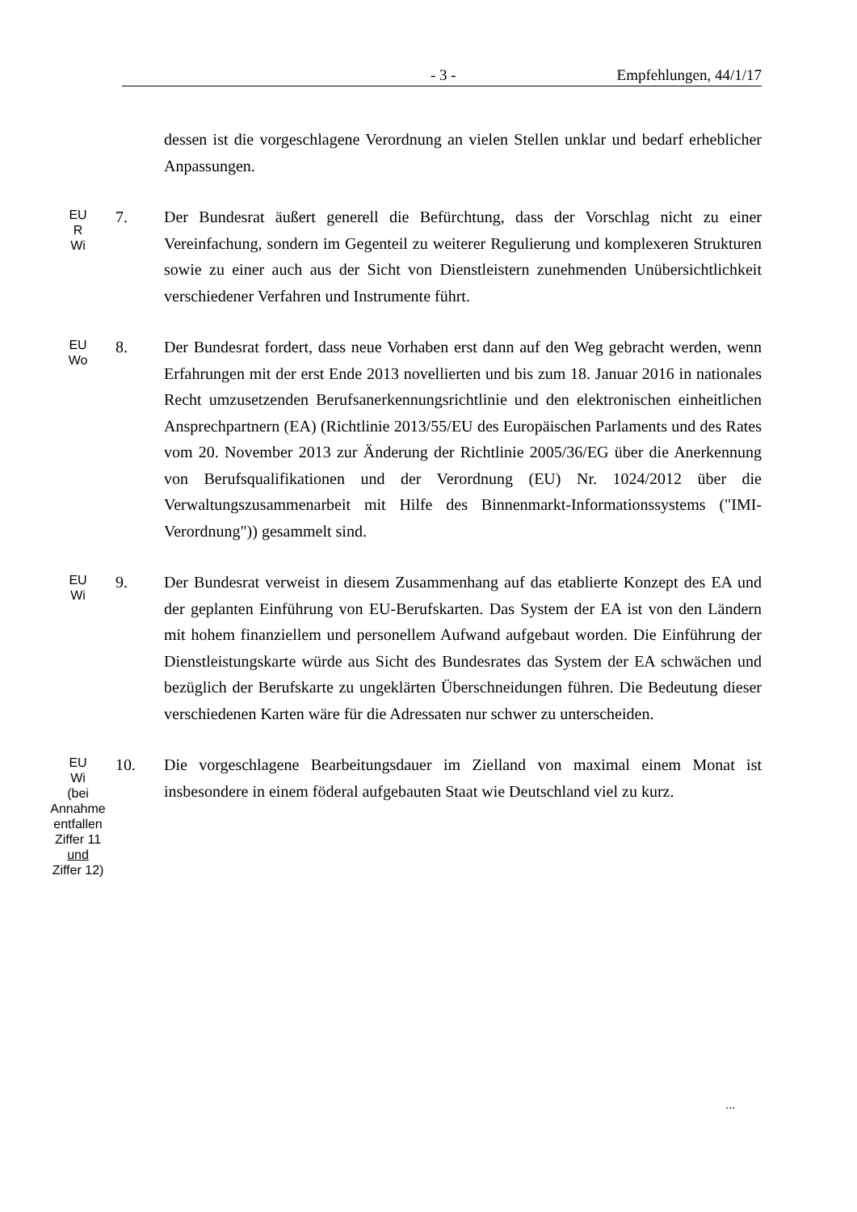- 3 - Empfehlungen, 44/1/17
dessen ist die vorgeschlagene Verordnung an vielen Stellen unklar und bedarf erheblicher Anpassungen.
EU
R
Wi
7. Der Bundesrat äußert generell die Befürchtung, dass der Vorschlag nicht zu einer Vereinfachung, sondern im Gegenteil zu weiterer Regulierung und komplexeren Strukturen sowie zu einer auch aus der Sicht von Dienstleistern zunehmenden Unübersichtlichkeit verschiedener Verfahren und Instrumente führt.
EU
Wo
8. Der Bundesrat fordert, dass neue Vorhaben erst dann auf den Weg gebracht werden, wenn Erfahrungen mit der erst Ende 2013 novellierten und bis zum 18. Januar 2016 in nationales Recht umzusetzenden Berufsanerkennungs­richtlinie und den elektronischen einheitlichen Ansprechpartnern (EA) (Richtlinie 2013/55/EU des Europäischen Parlaments und des Rates vom 20. November 2013 zur Änderung der Richtlinie 2005/36/EG über die Aner­kennung von Berufsqualifikationen und der Verordnung (EU) Nr. 1024/2012 über die Verwaltungszusammenarbeit mit Hilfe des Binnenmarkt-Informationssystems ("IMI-Verordnung")) gesammelt sind.
EU
Wi
9. Der Bundesrat verweist in diesem Zusammenhang auf das etablierte Konzept des EA und der geplanten Einführung von EU-Berufskarten. Das System der EA ist von den Ländern mit hohem finanziellem und personellem Aufwand aufgebaut worden. Die Einführung der Dienstleistungskarte würde aus Sicht des Bundesrates das System der EA schwächen und bezüglich der Berufskarte zu ungeklärten Überschneidungen führen. Die Bedeutung dieser verschie­denen Karten wäre für die Adressaten nur schwer zu unterscheiden.
EU
Wi
(bei
Annahme
entfallen
Ziffer 11
und
Ziffer 12)
10. Die vorgeschlagene Bearbeitungsdauer im Zielland von maximal einem Monat ist insbesondere in einem föderal aufgebauten Staat wie Deutschland viel zu kurz.
...